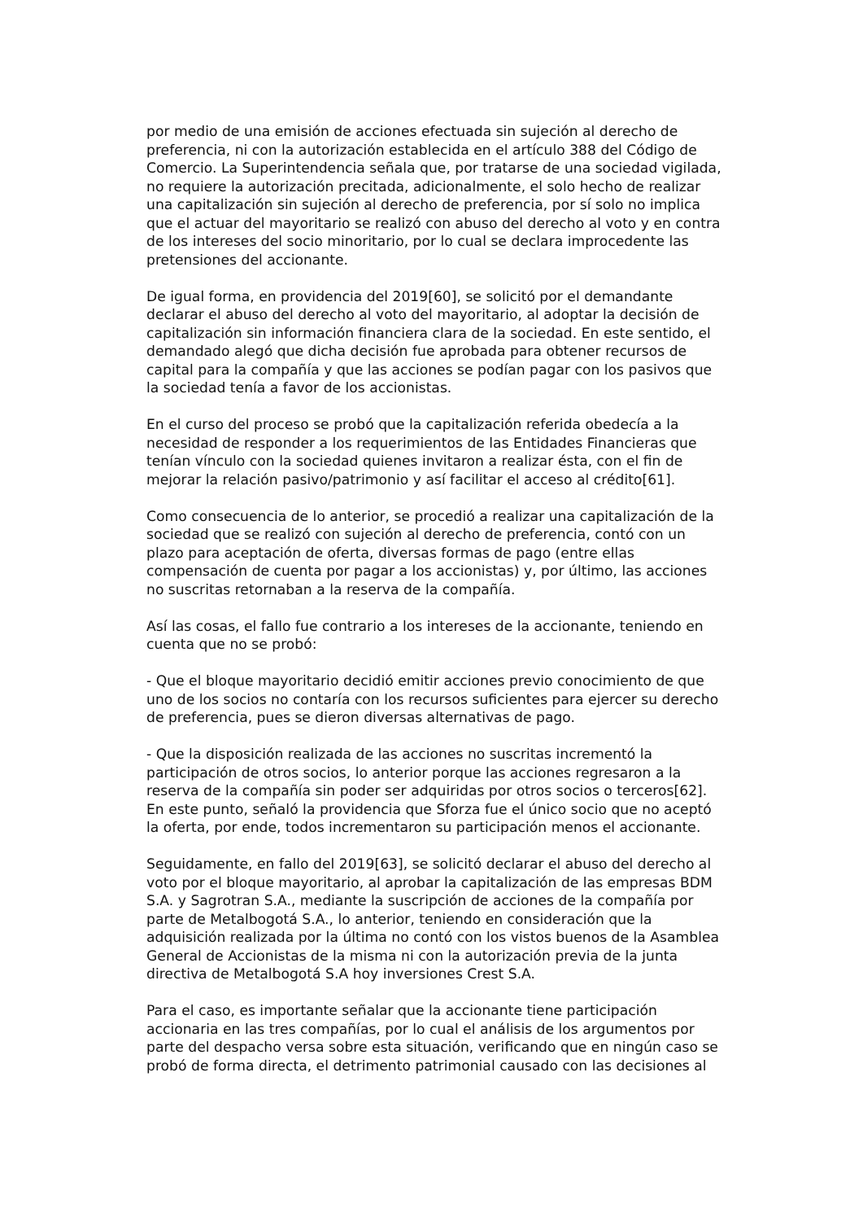por medio de una emisión de acciones efectuada sin sujeción al derecho de preferencia, ni con la autorización establecida en el artículo 388 del Código de Comercio. La Superintendencia señala que, por tratarse de una sociedad vigilada, no requiere la autorización precitada, adicionalmente, el solo hecho de realizar una capitalización sin sujeción al derecho de preferencia, por sí solo no implica que el actuar del mayoritario se realizó con abuso del derecho al voto y en contra de los intereses del socio minoritario, por lo cual se declara improcedente las pretensiones del accionante.
De igual forma, en providencia del 2019[60], se solicitó por el demandante declarar el abuso del derecho al voto del mayoritario, al adoptar la decisión de capitalización sin información financiera clara de la sociedad. En este sentido, el demandado alegó que dicha decisión fue aprobada para obtener recursos de capital para la compañía y que las acciones se podían pagar con los pasivos que la sociedad tenía a favor de los accionistas.
En el curso del proceso se probó que la capitalización referida obedecía a la necesidad de responder a los requerimientos de las Entidades Financieras que tenían vínculo con la sociedad quienes invitaron a realizar ésta, con el fin de mejorar la relación pasivo/patrimonio y así facilitar el acceso al crédito[61].
Como consecuencia de lo anterior, se procedió a realizar una capitalización de la sociedad que se realizó con sujeción al derecho de preferencia, contó con un plazo para aceptación de oferta, diversas formas de pago (entre ellas compensación de cuenta por pagar a los accionistas) y, por último, las acciones no suscritas retornaban a la reserva de la compañía.
Así las cosas, el fallo fue contrario a los intereses de la accionante, teniendo en cuenta que no se probó:
- Que el bloque mayoritario decidió emitir acciones previo conocimiento de que uno de los socios no contaría con los recursos suficientes para ejercer su derecho de preferencia, pues se dieron diversas alternativas de pago.
- Que la disposición realizada de las acciones no suscritas incrementó la participación de otros socios, lo anterior porque las acciones regresaron a la reserva de la compañía sin poder ser adquiridas por otros socios o terceros[62]. En este punto, señaló la providencia que Sforza fue el único socio que no aceptó la oferta, por ende, todos incrementaron su participación menos el accionante.
Seguidamente, en fallo del 2019[63], se solicitó declarar el abuso del derecho al voto por el bloque mayoritario, al aprobar la capitalización de las empresas BDM S.A. y Sagrotran S.A., mediante la suscripción de acciones de la compañía por parte de Metalbogotá S.A., lo anterior, teniendo en consideración que la adquisición realizada por la última no contó con los vistos buenos de la Asamblea General de Accionistas de la misma ni con la autorización previa de la junta directiva de Metalbogotá S.A hoy inversiones Crest S.A.
Para el caso, es importante señalar que la accionante tiene participación accionaria en las tres compañías, por lo cual el análisis de los argumentos por parte del despacho versa sobre esta situación, verificando que en ningún caso se probó de forma directa, el detrimento patrimonial causado con las decisiones al